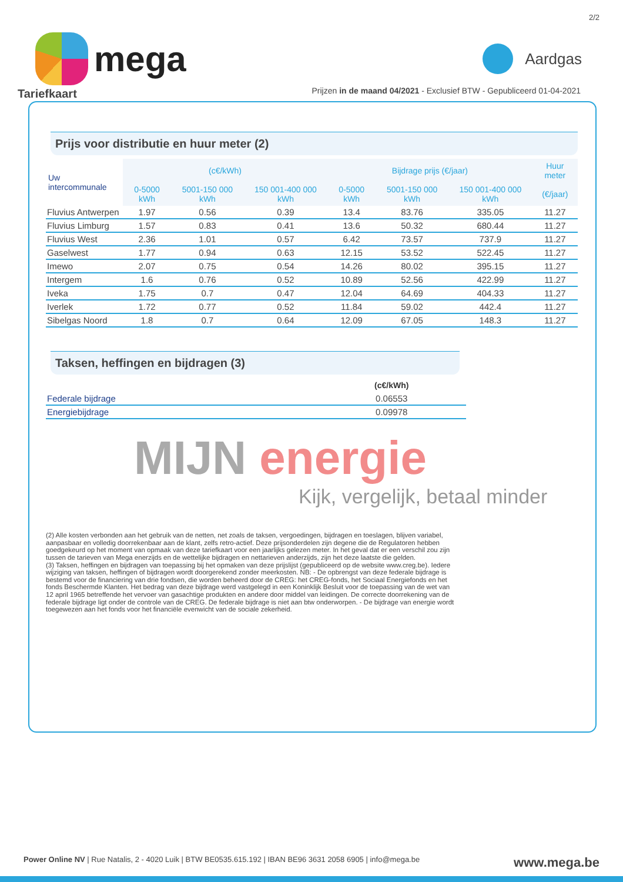2/2
mega
Aardgas
Prijzen in de maand 04/2021 - Exclusief BTW - Gepubliceerd 01-04-2021
Tariefkaart
Prijs voor distributie en huur meter (2)
| Uw intercommunale | (c€/kWh) | | | Bijdrage prijs (€/jaar) | | | Huur meter |
| --- | --- | --- | --- | --- | --- | --- | --- |
| | 0-5000 kWh | 5001-150 000 kWh | 150 001-400 000 kWh | 0-5000 kWh | 5001-150 000 kWh | 150 001-400 000 kWh | (€/jaar) |
| Fluvius Antwerpen | 1.97 | 0.56 | 0.39 | 13.4 | 83.76 | 335.05 | 11.27 |
| Fluvius Limburg | 1.57 | 0.83 | 0.41 | 13.6 | 50.32 | 680.44 | 11.27 |
| Fluvius West | 2.36 | 1.01 | 0.57 | 6.42 | 73.57 | 737.9 | 11.27 |
| Gaselwest | 1.77 | 0.94 | 0.63 | 12.15 | 53.52 | 522.45 | 11.27 |
| Imewo | 2.07 | 0.75 | 0.54 | 14.26 | 80.02 | 395.15 | 11.27 |
| Intergem | 1.6 | 0.76 | 0.52 | 10.89 | 52.56 | 422.99 | 11.27 |
| Iveka | 1.75 | 0.7 | 0.47 | 12.04 | 64.69 | 404.33 | 11.27 |
| Iverlek | 1.72 | 0.77 | 0.52 | 11.84 | 59.02 | 442.4 | 11.27 |
| Sibelgas Noord | 1.8 | 0.7 | 0.64 | 12.09 | 67.05 | 148.3 | 11.27 |
Taksen, heffingen en bijdragen (3)
| | (c€/kWh) |
| --- | --- |
| Federale bijdrage | 0.06553 |
| Energiebijdrage | 0.09978 |
MIJN energie
Kijk, vergelijk, betaal minder
(2) Alle kosten verbonden aan het gebruik van de netten, net zoals de taksen, vergoedingen, bijdragen en toeslagen, blijven variabel, aanpasbaar en volledig doorrekenbaar aan de klant, zelfs retro-actief. Deze prijsonderdelen zijn degene die de Regulatoren hebben goedgekeurd op het moment van opmaak van deze tariefkaart voor een jaarlijks gelezen meter. In het geval dat er een verschil zou zijn tussen de tarieven van Mega enerzijds en de wettelijke bijdragen en nettarieven anderzijds, zijn het deze laatste die gelden.
(3) Taksen, heffingen en bijdragen van toepassing bij het opmaken van deze prijslijst (gepubliceerd op de website www.creg.be). Iedere wijziging van taksen, heffingen of bijdragen wordt doorgerekend zonder meerkosten. NB: - De opbrengst van deze federale bijdrage is bestemd voor de financiering van drie fondsen, die worden beheerd door de CREG: het CREG-fonds, het Sociaal Energiefonds en het fonds Beschermde Klanten. Het bedrag van deze bijdrage werd vastgelegd in een Koninklijk Besluit voor de toepassing van de wet van 12 april 1965 betreffende het vervoer van gasachtige produkten en andere door middel van leidingen. De correcte doorrekening van de federale bijdrage ligt onder de controle van de CREG. De federale bijdrage is niet aan btw onderworpen. - De bijdrage van energie wordt toegewezen aan het fonds voor het financiële evenwicht van de sociale zekerheid.
Power Online NV | Rue Natalis, 2 - 4020 Luik | BTW BE0535.615.192 | IBAN BE96 3631 2058 6905 | info@mega.be
www.mega.be